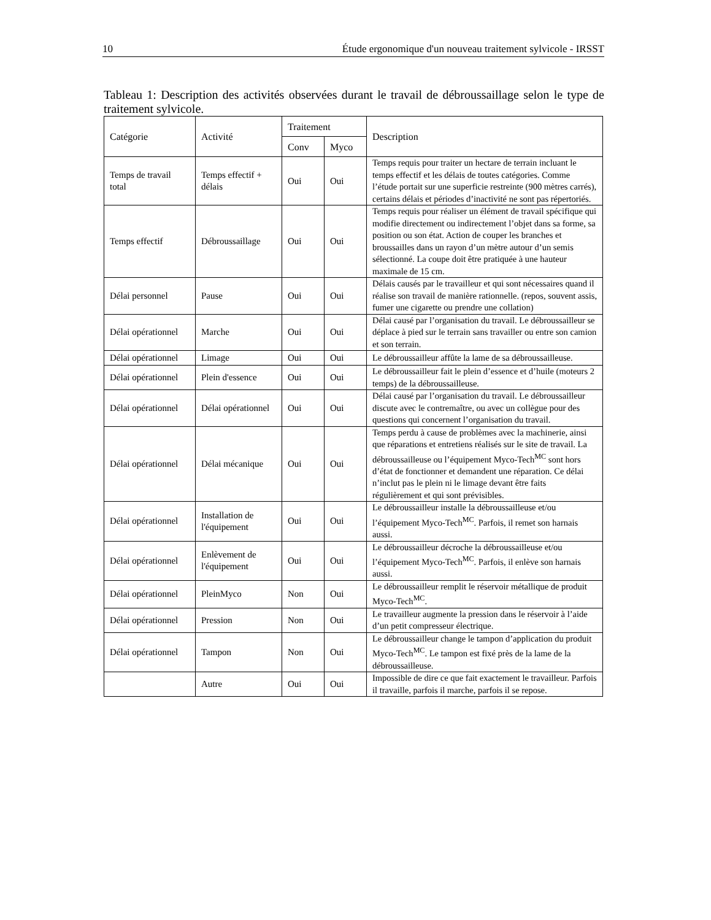10 Étude ergonomique d'un nouveau traitement sylvicole - IRSST
Tableau 1: Description des activités observées durant le travail de débroussaillage selon le type de traitement sylvicole.
| Catégorie | Activité | Traitement | | Description |
| --- | --- | --- | --- | --- |
| | | Conv | Myco | |
| Temps de travail total | Temps effectif + délais | Oui | Oui | Temps requis pour traiter un hectare de terrain incluant le temps effectif et les délais de toutes catégories. Comme l’étude portait sur une superficie restreinte (900 mètres carrés), certains délais et périodes d’inactivité ne sont pas répertoriés. |
| Temps effectif | Débroussaillage | Oui | Oui | Temps requis pour réaliser un élément de travail spécifique qui modifie directement ou indirectement l’objet dans sa forme, sa position ou son état. Action de couper les branches et broussailles dans un rayon d’un mètre autour d’un semis sélectionné. La coupe doit être pratiquée à une hauteur maximale de 15 cm. |
| Délai personnel | Pause | Oui | Oui | Délais causés par le travailleur et qui sont nécessaires quand il réalise son travail de manière rationnelle. (repos, souvent assis, fumer une cigarette ou prendre une collation) |
| Délai opérationnel | Marche | Oui | Oui | Délai causé par l’organisation du travail. Le débroussailleur se déplace à pied sur le terrain sans travailler ou entre son camion et son terrain. |
| Délai opérationnel | Limage | Oui | Oui | Le débroussailleur affûte la lame de sa débroussailleuse. |
| Délai opérationnel | Plein d'essence | Oui | Oui | Le débroussailleur fait le plein d’essence et d’huile (moteurs 2 temps) de la débroussailleuse. |
| Délai opérationnel | Délai opérationnel | Oui | Oui | Délai causé par l’organisation du travail. Le débroussailleur discute avec le contremaître, ou avec un collègue pour des questions qui concernent l’organisation du travail. |
| Délai opérationnel | Délai mécanique | Oui | Oui | Temps perdu à cause de problèmes avec la machinerie, ainsi que réparations et entretiens réalisés sur le site de travail. La débroussailleuse ou l’équipement Myco-Tech<sup>MC</sup> sont hors d’état de fonctionner et demandent une réparation. Ce délai n’inclut pas le plein ni le limage devant être faits régulièrement et qui sont prévisibles. |
| Délai opérationnel | Installation de l'équipement | Oui | Oui | Le débroussailleur installe la débroussailleuse et/ou l’équipement Myco-Tech<sup>MC</sup>. Parfois, il remet son harnais aussi. |
| Délai opérationnel | Enlèvement de l'équipement | Oui | Oui | Le débroussailleur décroche la débroussailleuse et/ou l’équipement Myco-Tech<sup>MC</sup>. Parfois, il enlève son harnais aussi. |
| Délai opérationnel | PleinMyco | Non | Oui | Le débroussailleur remplit le réservoir métallique de produit Myco-Tech<sup>MC</sup>. |
| Délai opérationnel | Pression | Non | Oui | Le travailleur augmente la pression dans le réservoir à l’aide d’un petit compresseur électrique. |
| Délai opérationnel | Tampon | Non | Oui | Le débroussailleur change le tampon d’application du produit Myco-Tech<sup>MC</sup>. Le tampon est fixé près de la lame de la débroussailleuse. |
| | Autre | Oui | Oui | Impossible de dire ce que fait exactement le travailleur. Parfois il travaille, parfois il marche, parfois il se repose. |